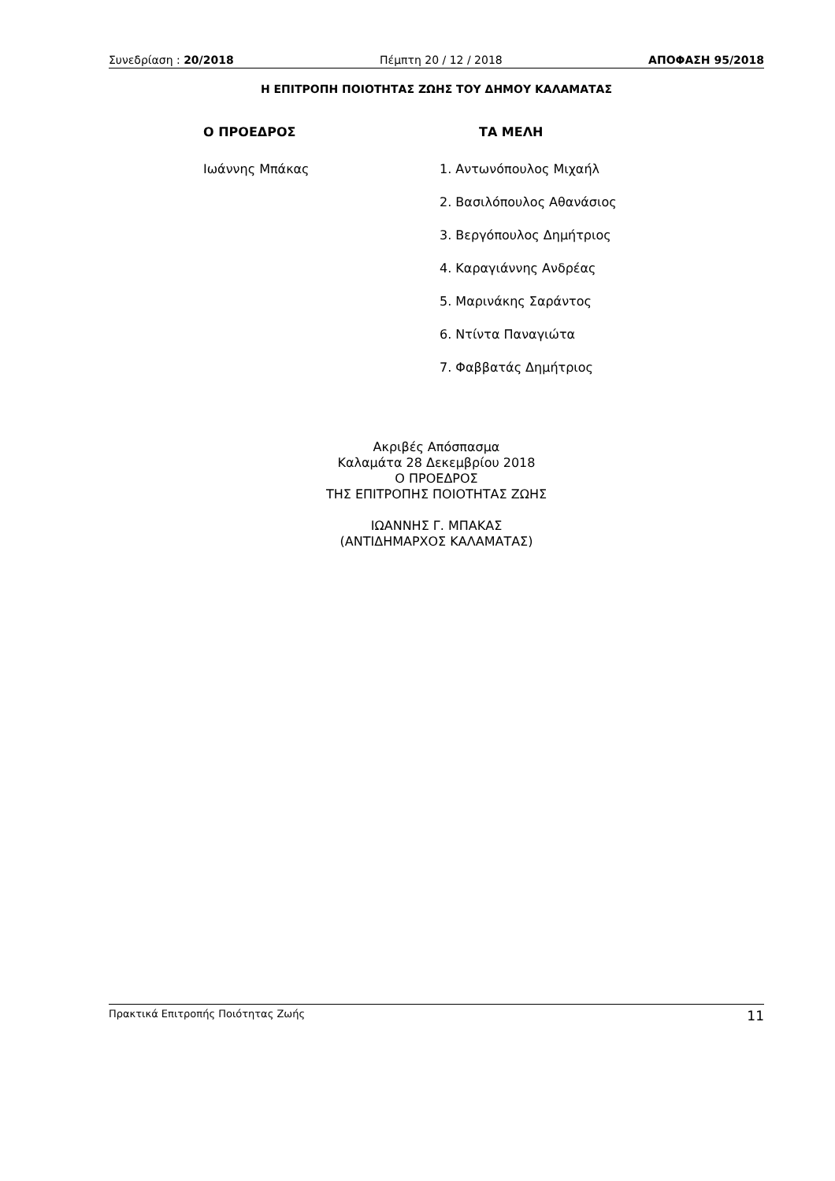Συνεδρίαση : 20/2018 Πέμπτη 20 / 12 / 2018 ΑΠΟΦΑΣΗ 95/2018
Η ΕΠΙΤΡΟΠΗ ΠΟΙΟΤΗΤΑΣ ΖΩΗΣ ΤΟΥ ΔΗΜΟΥ ΚΑΛΑΜΑΤΑΣ
Ο ΠΡΟΕΔΡΟΣ
Ιωάννης Μπάκας
ΤΑ ΜΕΛΗ
1. Αντωνόπουλος Μιχαήλ
2. Βασιλόπουλος Αθανάσιος
3. Βεργόπουλος Δημήτριος
4. Καραγιάννης Ανδρέας
5. Μαρινάκης Σαράντος
6. Ντίντα Παναγιώτα
7. Φαββατάς Δημήτριος
Ακριβές Απόσπασμα
Καλαμάτα 28 Δεκεμβρίου 2018
Ο ΠΡΟΕΔΡΟΣ
ΤΗΣ ΕΠΙΤΡΟΠΗΣ ΠΟΙΟΤΗΤΑΣ ΖΩΗΣ
ΙΩΑΝΝΗΣ Γ. ΜΠΑΚΑΣ
(ΑΝΤΙΔΗΜΑΡΧΟΣ ΚΑΛΑΜΑΤΑΣ)
Πρακτικά Επιτροπής Ποιότητας Ζωής 11